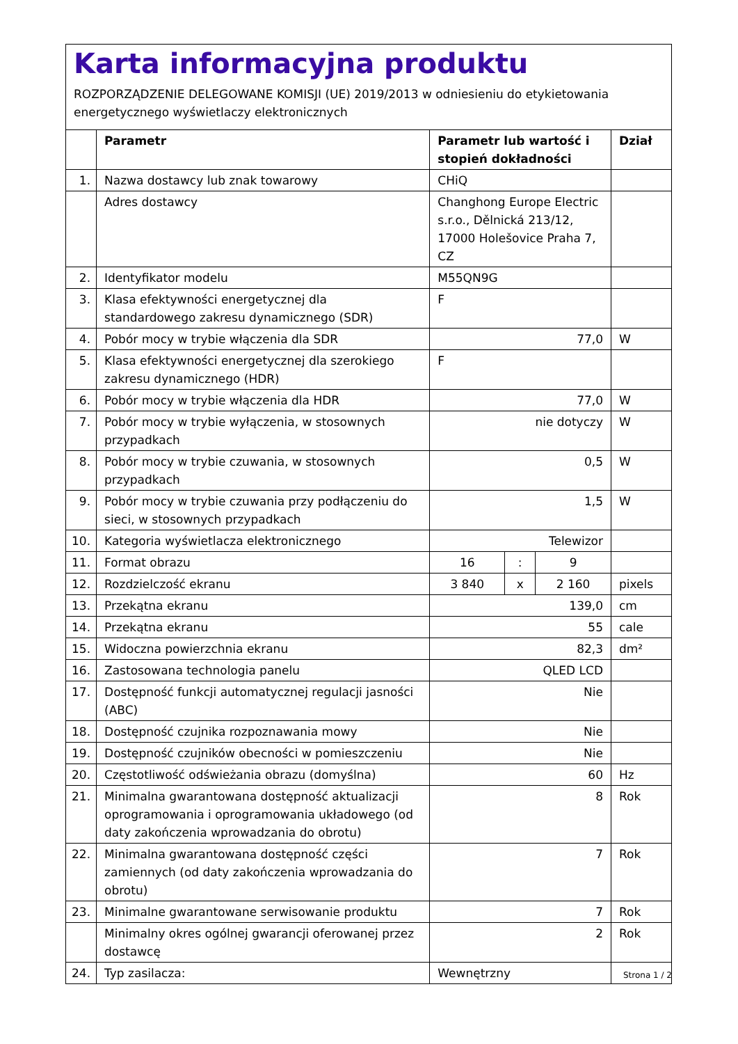Karta informacyjna produktu
ROZPORZĄDZENIE DELEGOWANE KOMISJI (UE) 2019/2013 w odniesieniu do etykietowania energetycznego wyświetlaczy elektronicznych
| | Parametr | Parametr lub wartość i stopień dokładności | | | Dział |
| --- | --- | --- | --- | --- | --- |
| 1. | Nazwa dostawcy lub znak towarowy | CHiQ | | | |
| | Adres dostawcy | Changhong Europe Electric s.r.o., Dělnická 213/12, 17000 Holešovice Praha 7, CZ | | | |
| 2. | Identyfikator modelu | M55QN9G | | | |
| 3. | Klasa efektywności energetycznej dla standardowego zakresu dynamicznego (SDR) | F | | | |
| 4. | Pobór mocy w trybie włączenia dla SDR | 77,0 | | | W |
| 5. | Klasa efektywności energetycznej dla szerokiego zakresu dynamicznego (HDR) | F | | | |
| 6. | Pobór mocy w trybie włączenia dla HDR | 77,0 | | | W |
| 7. | Pobór mocy w trybie wyłączenia, w stosownych przypadkach | nie dotyczy | | | W |
| 8. | Pobór mocy w trybie czuwania, w stosownych przypadkach | 0,5 | | | W |
| 9. | Pobór mocy w trybie czuwania przy podłączeniu do sieci, w stosownych przypadkach | 1,5 | | | W |
| 10. | Kategoria wyświetlacza elektronicznego | Telewizor | | | |
| 11. | Format obrazu | 16 | : | 9 | |
| 12. | Rozdzielczość ekranu | 3 840 | x | 2 160 | pixels |
| 13. | Przekątna ekranu | 139,0 | | | cm |
| 14. | Przekątna ekranu | 55 | | | cale |
| 15. | Widoczna powierzchnia ekranu | 82,3 | | | dm² |
| 16. | Zastosowana technologia panelu | QLED LCD | | | |
| 17. | Dostępność funkcji automatycznej regulacji jasności (ABC) | Nie | | | |
| 18. | Dostępność czujnika rozpoznawania mowy | Nie | | | |
| 19. | Dostępność czujników obecności w pomieszczeniu | Nie | | | |
| 20. | Częstotliwość odświeżania obrazu (domyślna) | 60 | | | Hz |
| 21. | Minimalna gwarantowana dostępność aktualizacji oprogramowania i oprogramowania układowego (od daty zakończenia wprowadzania do obrotu) | 8 | | | Rok |
| 22. | Minimalna gwarantowana dostępność części zamiennych (od daty zakończenia wprowadzania do obrotu) | 7 | | | Rok |
| 23. | Minimalne gwarantowane serwisowanie produktu | 7 | | | Rok |
| | Minimalny okres ogólnej gwarancji oferowanej przez dostawcę | 2 | | | Rok |
| 24. | Typ zasilacza: | Wewnętrzny | | | |
Strona 1 / 2